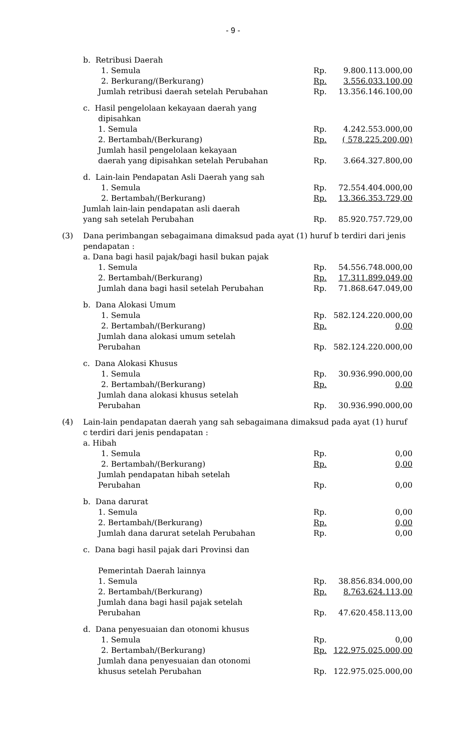- 9 -
| | b. Retribusi Daerah | | |
| | 1. Semula | Rp. | 9.800.113.000,00 |
| | 2. Berkurang/(Berkurang) | Rp. | 3.556.033.100,00 |
| | Jumlah retribusi daerah setelah Perubahan | Rp. | 13.356.146.100,00 |
| | c. Hasil pengelolaan kekayaan daerah yang dipisahkan | | |
| | 1. Semula | Rp. | 4.242.553.000,00 |
| | 2. Bertambah/(Berkurang) | Rp. | ( 578.225.200,00) |
| | Jumlah hasil pengelolaan kekayaan daerah yang dipisahkan setelah Perubahan | Rp. | 3.664.327.800,00 |
| | d. Lain-lain Pendapatan Asli Daerah yang sah | | |
| | 1. Semula | Rp. | 72.554.404.000,00 |
| | 2. Bertambah/(Berkurang) | Rp. | 13.366.353.729,00 |
| | Jumlah lain-lain pendapatan asli daerah yang sah setelah Perubahan | Rp. | 85.920.757.729,00 |
| (3) | Dana perimbangan sebagaimana dimaksud pada ayat (1) huruf b terdiri dari jenis pendapatan : | | |
| | a. Dana bagi hasil pajak/bagi hasil bukan pajak | | |
| | 1. Semula | Rp. | 54.556.748.000,00 |
| | 2. Bertambah/(Berkurang) | Rp. | 17.311.899.049,00 |
| | Jumlah dana bagi hasil setelah Perubahan | Rp. | 71.868.647.049,00 |
| | b. Dana Alokasi Umum | | |
| | 1. Semula | Rp. | 582.124.220.000,00 |
| | 2. Bertambah/(Berkurang) | Rp. | 0,00 |
| | Jumlah dana alokasi umum setelah Perubahan | Rp. | 582.124.220.000,00 |
| | c. Dana Alokasi Khusus | | |
| | 1. Semula | Rp. | 30.936.990.000,00 |
| | 2. Bertambah/(Berkurang) | Rp. | 0,00 |
| | Jumlah dana alokasi khusus setelah Perubahan | Rp. | 30.936.990.000,00 |
| (4) | Lain-lain pendapatan daerah yang sah sebagaimana dimaksud pada ayat (1) huruf c terdiri dari jenis pendapatan : | | |
| | a. Hibah | | |
| | 1. Semula | Rp. | 0,00 |
| | 2. Bertambah/(Berkurang) | Rp. | 0,00 |
| | Jumlah pendapatan hibah setelah Perubahan | Rp. | 0,00 |
| | b. Dana darurat | | |
| | 1. Semula | Rp. | 0,00 |
| | 2. Bertambah/(Berkurang) | Rp. | 0,00 |
| | Jumlah dana darurat setelah Perubahan | Rp. | 0,00 |
| | c. Dana bagi hasil pajak dari Provinsi dan Pemerintah Daerah lainnya | | |
| | 1. Semula | Rp. | 38.856.834.000,00 |
| | 2. Bertambah/(Berkurang) | Rp. | 8.763.624.113,00 |
| | Jumlah dana bagi hasil pajak setelah Perubahan | Rp. | 47.620.458.113,00 |
| | d. Dana penyesuaian dan otonomi khusus | | |
| | 1. Semula | Rp. | 0,00 |
| | 2. Bertambah/(Berkurang) | Rp. | 122.975.025.000,00 |
| | Jumlah dana penyesuaian dan otonomi khusus setelah Perubahan | Rp. | 122.975.025.000,00 |